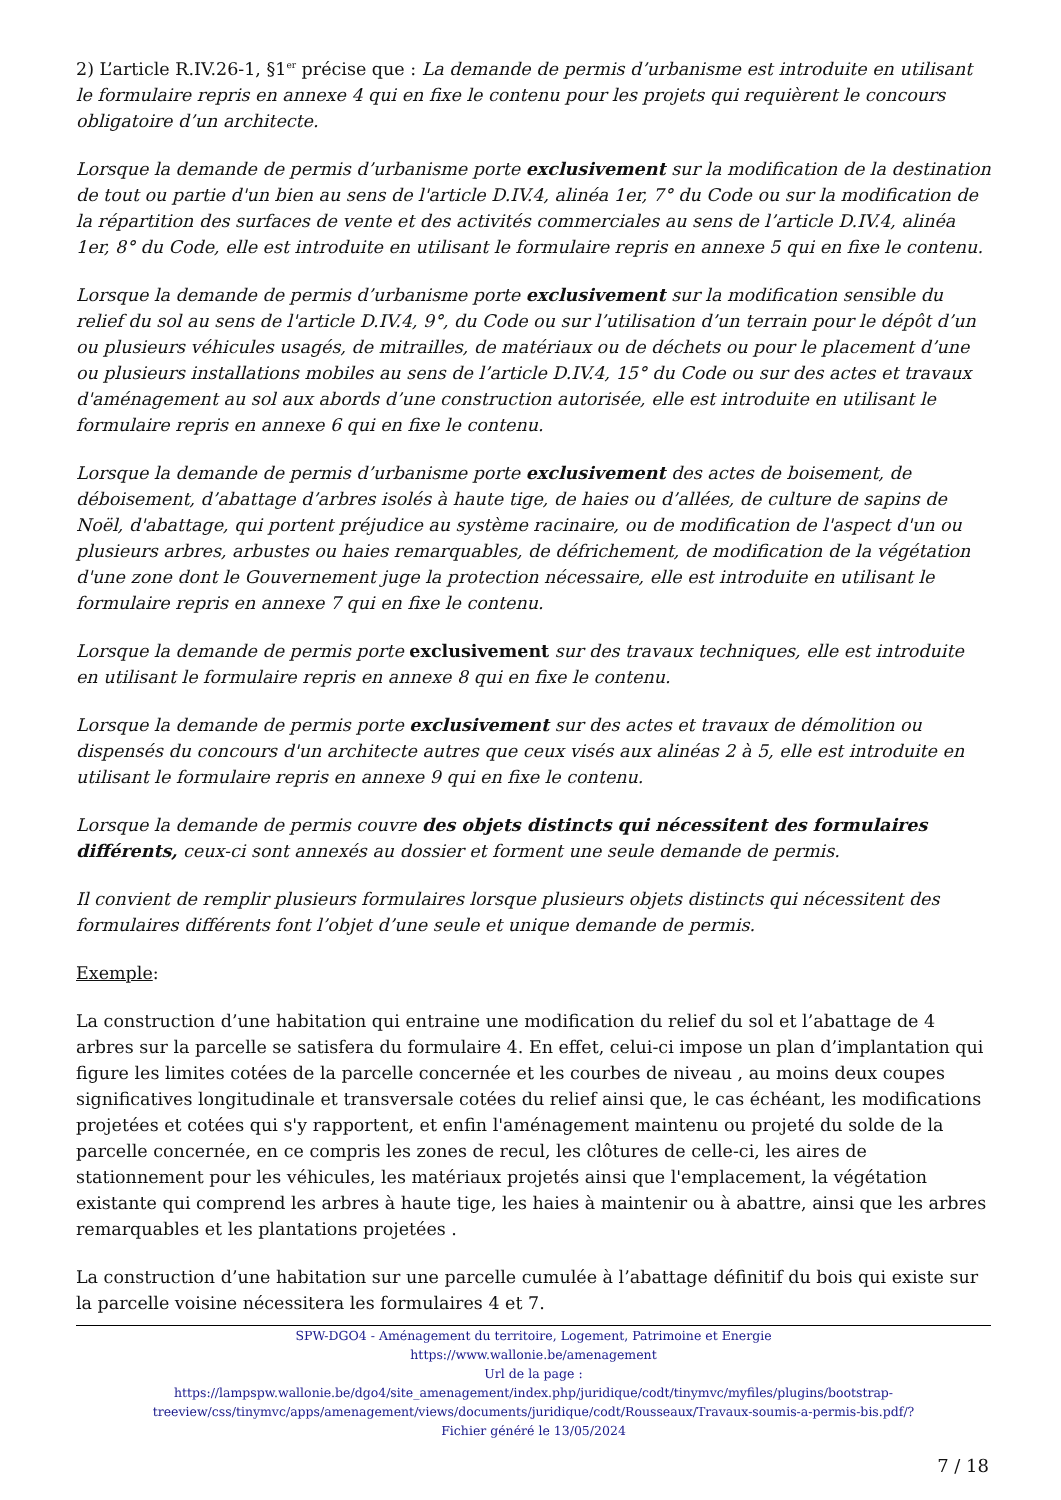2) L’article R.IV.26-1, §1<sup>er</sup> précise que : La demande de permis d’urbanisme est introduite en utilisant le formulaire repris en annexe 4 qui en fixe le contenu pour les projets qui requièrent le concours obligatoire d’un architecte.
Lorsque la demande de permis d’urbanisme porte exclusivement sur la modification de la destination de tout ou partie d'un bien au sens de l'article D.IV.4, alinéa 1er, 7° du Code ou sur la modification de la répartition des surfaces de vente et des activités commerciales au sens de l’article D.IV.4, alinéa 1er, 8° du Code, elle est introduite en utilisant le formulaire repris en annexe 5 qui en fixe le contenu.
Lorsque la demande de permis d’urbanisme porte exclusivement sur la modification sensible du relief du sol au sens de l'article D.IV.4, 9°, du Code ou sur l’utilisation d’un terrain pour le dépôt d’un ou plusieurs véhicules usagés, de mitrailles, de matériaux ou de déchets ou pour le placement d’une ou plusieurs installations mobiles au sens de l’article D.IV.4, 15° du Code ou sur des actes et travaux d'aménagement au sol aux abords d’une construction autorisée, elle est introduite en utilisant le formulaire repris en annexe 6 qui en fixe le contenu.
Lorsque la demande de permis d’urbanisme porte exclusivement des actes de boisement, de déboisement, d’abattage d’arbres isolés à haute tige, de haies ou d’allées, de culture de sapins de Noël, d'abattage, qui portent préjudice au système racinaire, ou de modification de l'aspect d'un ou plusieurs arbres, arbustes ou haies remarquables, de défrichement, de modification de la végétation d'une zone dont le Gouvernement juge la protection nécessaire, elle est introduite en utilisant le formulaire repris en annexe 7 qui en fixe le contenu.
Lorsque la demande de permis porte exclusivement sur des travaux techniques, elle est introduite en utilisant le formulaire repris en annexe 8 qui en fixe le contenu.
Lorsque la demande de permis porte exclusivement sur des actes et travaux de démolition ou dispensés du concours d'un architecte autres que ceux visés aux alinéas 2 à 5, elle est introduite en utilisant le formulaire repris en annexe 9 qui en fixe le contenu.
Lorsque la demande de permis couvre des objets distincts qui nécessitent des formulaires différents, ceux-ci sont annexés au dossier et forment une seule demande de permis.
Il convient de remplir plusieurs formulaires lorsque plusieurs objets distincts qui nécessitent des formulaires différents font l’objet d’une seule et unique demande de permis.
Exemple:
La construction d’une habitation qui entraine une modification du relief du sol et l’abattage de 4 arbres sur la parcelle se satisfera du formulaire 4. En effet, celui-ci impose un plan d’implantation qui figure les limites cotées de la parcelle concernée et les courbes de niveau , au moins deux coupes significatives longitudinale et transversale cotées du relief ainsi que, le cas échéant, les modifications projetées et cotées qui s'y rapportent, et enfin l'aménagement maintenu ou projeté du solde de la parcelle concernée, en ce compris les zones de recul, les clôtures de celle-ci, les aires de stationnement pour les véhicules, les matériaux projetés ainsi que l'emplacement, la végétation existante qui comprend les arbres à haute tige, les haies à maintenir ou à abattre, ainsi que les arbres remarquables et les plantations projetées .
La construction d’une habitation sur une parcelle cumulée à l’abattage définitif du bois qui existe sur la parcelle voisine nécessitera les formulaires 4 et 7.
SPW-DGO4 - Aménagement du territoire, Logement, Patrimoine et Energie
https://www.wallonie.be/amenagement
Url de la page :
https://lampspw.wallonie.be/dgo4/site_amenagement/index.php/juridique/codt/tinymvc/myfiles/plugins/bootstrap-treeview/css/tinymvc/apps/amenagement/views/documents/juridique/codt/Rousseaux/Travaux-soumis-a-permis-bis.pdf/?
Fichier généré le 13/05/2024
7 / 18